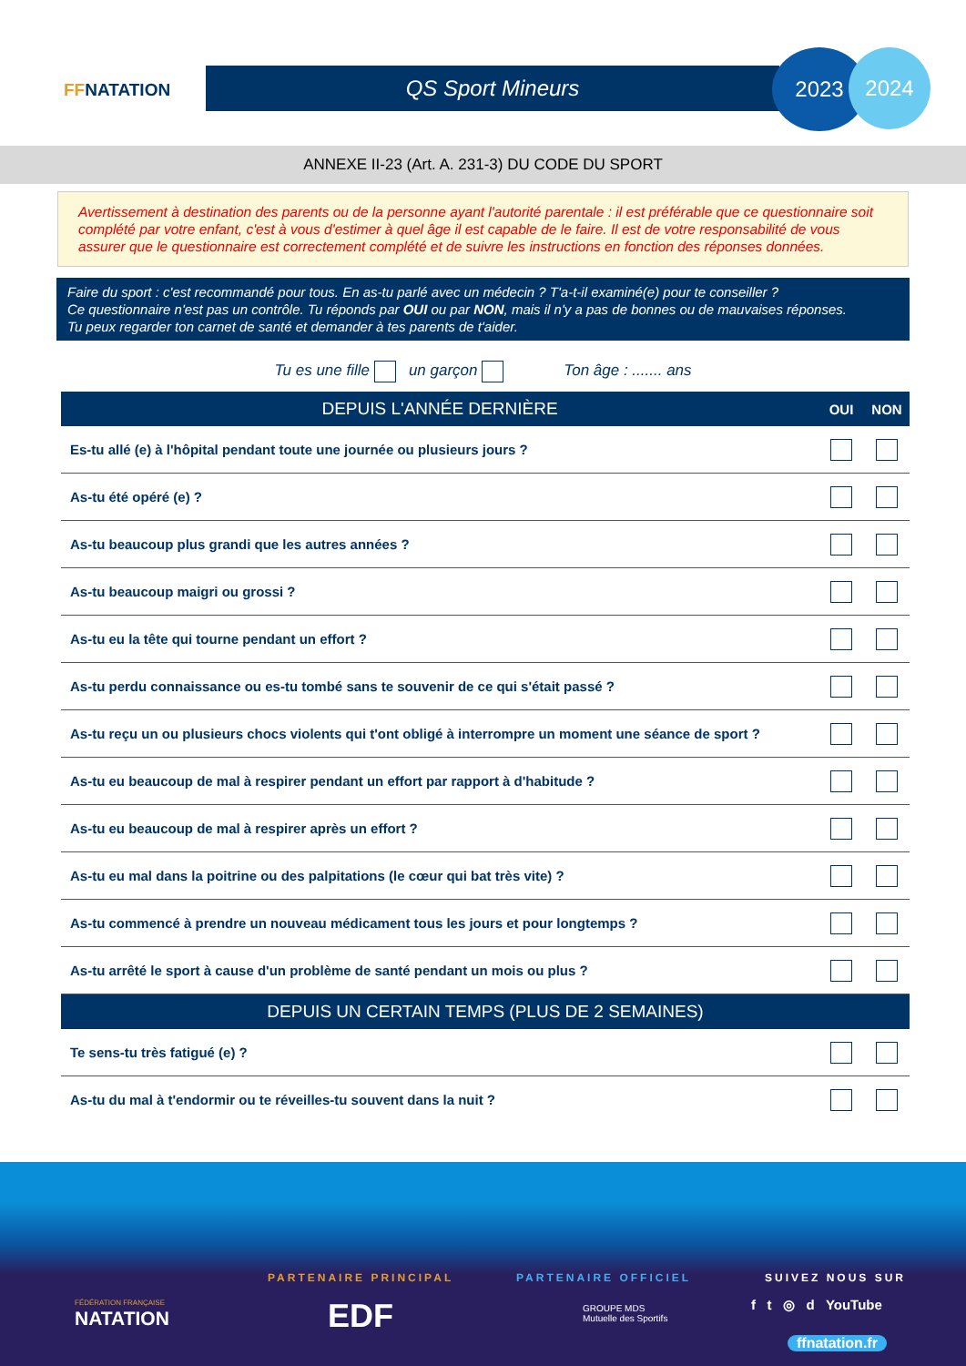FFNATATION QS Sport Mineurs
2023 2024
ANNEXE II-23 (Art. A. 231-3) DU CODE DU SPORT
Avertissement à destination des parents ou de la personne ayant l'autorité parentale : il est préférable que ce questionnaire soit complété par votre enfant, c'est à vous d'estimer à quel âge il est capable de le faire. Il est de votre responsabilité de vous assurer que le questionnaire est correctement complété et de suivre les instructions en fonction des réponses données.
Faire du sport : c'est recommandé pour tous. En as-tu parlé avec un médecin ? T'a-t-il examiné(e) pour te conseiller ?
Ce questionnaire n'est pas un contrôle. Tu réponds par OUI ou par NON, mais il n'y a pas de bonnes ou de mauvaises réponses.
Tu peux regarder ton carnet de santé et demander à tes parents de t'aider.
Tu es une fille un garçon Ton âge : ....... ans
| DEPUIS L'ANNÉE DERNIÈRE | OUI | NON |
| --- | --- | --- |
| Es-tu allé (e) à l'hôpital pendant toute une journée ou plusieurs jours ? | | |
| As-tu été opéré (e) ? | | |
| As-tu beaucoup plus grandi que les autres années ? | | |
| As-tu beaucoup maigri ou grossi ? | | |
| As-tu eu la tête qui tourne pendant un effort ? | | |
| As-tu perdu connaissance ou es-tu tombé sans te souvenir de ce qui s'était passé ? | | |
| As-tu reçu un ou plusieurs chocs violents qui t'ont obligé à interrompre un moment une séance de sport ? | | |
| As-tu eu beaucoup de mal à respirer pendant un effort par rapport à d'habitude ? | | |
| As-tu eu beaucoup de mal à respirer après un effort ? | | |
| As-tu eu mal dans la poitrine ou des palpitations (le cœur qui bat très vite) ? | | |
| As-tu commencé à prendre un nouveau médicament tous les jours et pour longtemps ? | | |
| As-tu arrêté le sport à cause d'un problème de santé pendant un mois ou plus ? | | |
| DEPUIS UN CERTAIN TEMPS (PLUS DE 2 SEMAINES) | | |
| Te sens-tu très fatigué (e) ? | | |
| As-tu du mal à t'endormir ou te réveilles-tu souvent dans la nuit ? | | |
FÉDÉRATION FRANÇAISE
NATATION
PARTENAIRE PRINCIPAL
EDF
PARTENAIRE OFFICIEL
GROUPE MDS
Mutuelle des Sportifs
SUIVEZ NOUS SUR
f t ◎ d YouTube
ffnatation.fr